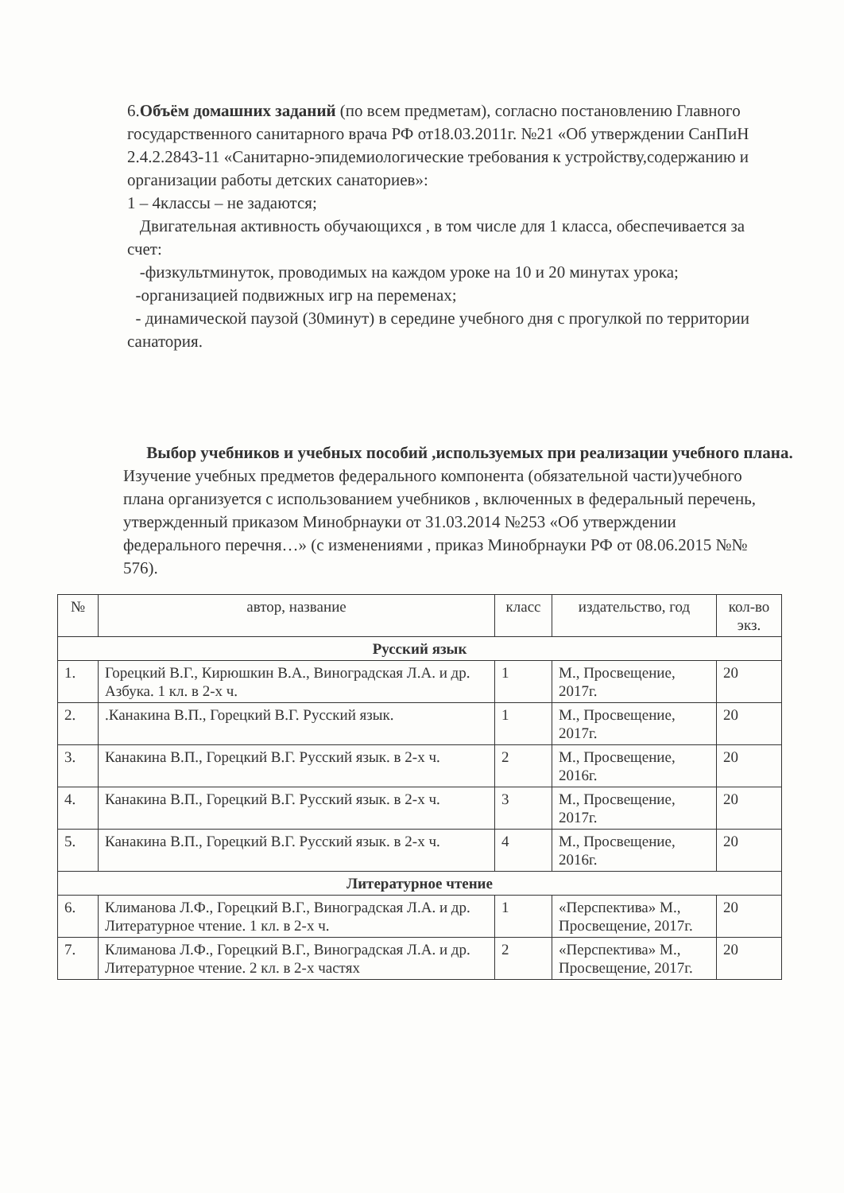6.Объём домашних заданий (по всем предметам), согласно постановлению Главного государственного санитарного врача РФ от18.03.2011г. №21 «Об утверждении СанПиН 2.4.2.2843-11 «Санитарно-эпидемиологические требования к устройству,содержанию и организации работы детских санаториев»:
1 – 4классы – не задаются;
Двигательная активность обучающихся , в том числе для 1 класса, обеспечивается за счет:
-физкультминуток, проводимых на каждом уроке на 10 и 20 минутах урока;
-организацией подвижных игр на переменах;
- динамической паузой (30минут) в середине учебного дня с прогулкой по территории санатория.
Выбор учебников и учебных пособий ,используемых при реализации учебного плана.
Изучение учебных предметов федерального компонента (обязательной части)учебного плана организуется с использованием учебников , включенных в федеральный перечень, утвержденный приказом Минобрнауки от 31.03.2014 №253 «Об утверждении федерального перечня…» (с изменениями , приказ Минобрнауки РФ от 08.06.2015 №№ 576).
| № | автор, название | класс | издательство, год | кол-во экз. |
| --- | --- | --- | --- | --- |
| Русский язык | | | | |
| 1. | Горецкий В.Г., Кирюшкин В.А., Виноградская Л.А. и др. Азбука. 1 кл. в 2-х ч. | 1 | М., Просвещение, 2017г. | 20 |
| 2. | .Канакина В.П., Горецкий В.Г. Русский язык. | 1 | М., Просвещение, 2017г. | 20 |
| 3. | Канакина В.П., Горецкий В.Г. Русский язык. в 2-х ч. | 2 | М., Просвещение, 2016г. | 20 |
| 4. | Канакина В.П., Горецкий В.Г. Русский язык. в 2-х ч. | 3 | М., Просвещение, 2017г. | 20 |
| 5. | Канакина В.П., Горецкий В.Г. Русский язык. в 2-х ч. | 4 | М., Просвещение, 2016г. | 20 |
| Литературное чтение | | | | |
| 6. | Климанова Л.Ф., Горецкий В.Г., Виноградская Л.А. и др. Литературное чтение. 1 кл. в 2-х ч. | 1 | «Перспектива» М., Просвещение, 2017г. | 20 |
| 7. | Климанова Л.Ф., Горецкий В.Г., Виноградская Л.А. и др. Литературное чтение. 2 кл. в 2-х частях | 2 | «Перспектива» М., Просвещение, 2017г. | 20 |